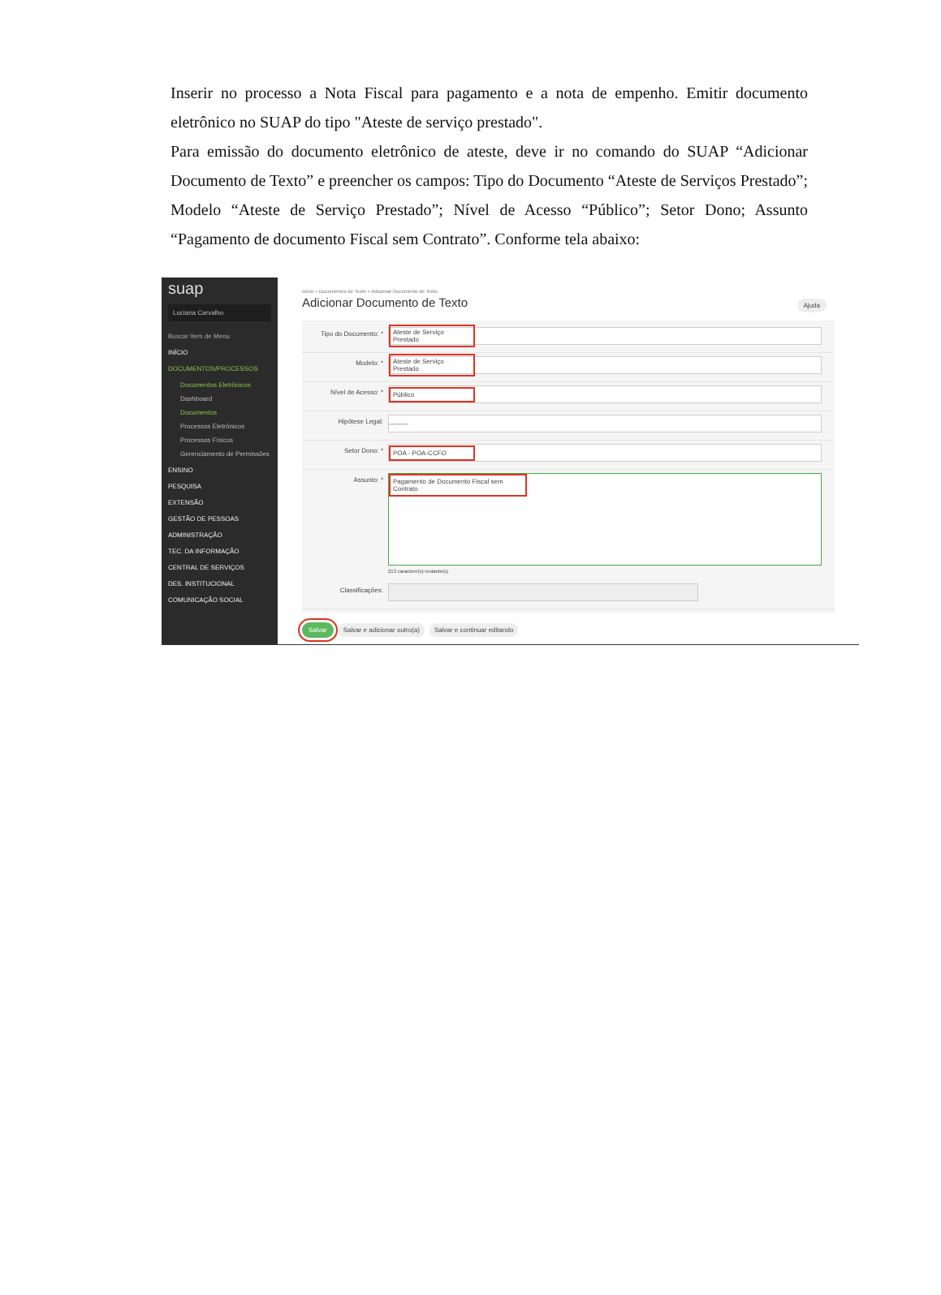Inserir no processo a Nota Fiscal para pagamento e a nota de empenho. Emitir documento eletrônico no SUAP do tipo "Ateste de serviço prestado".
Para emissão do documento eletrônico de ateste, deve ir no comando do SUAP “Adicionar Documento de Texto” e preencher os campos: Tipo do Documento “Ateste de Serviços Prestado”; Modelo “Ateste de Serviço Prestado”; Nível de Acesso “Público”; Setor Dono; Assunto “Pagamento de documento Fiscal sem Contrato”. Conforme tela abaixo:
suap
Luciana Carvalho
Buscar Item de Menu
INÍCIO
DOCUMENTOS/PROCESSOS
Documentos Eletrônicos
Dashboard
Documentos
Processos Eletrônicos
Processos Físicos
Gerenciamento de Permissões
ENSINO
PESQUISA
EXTENSÃO
GESTÃO DE PESSOAS
ADMINISTRAÇÃO
TEC. DA INFORMAÇÃO
CENTRAL DE SERVIÇOS
DES. INSTITUCIONAL
COMUNICAÇÃO SOCIAL
Início » Documentos de Texto » Adicionar Documento de Texto
Adicionar Documento de Texto
Ajuda
Tipo do Documento: *
Ateste de Serviço Prestado
Modelo: *
Ateste de Serviço Prestado
Nível de Acesso: *
Público
Hipótese Legal:
---------
Setor Dono: *
POA - POA-CCFO
Assunto: *
Pagamento de Documento Fiscal sem Contrato
213 caractere(s) restante(s)
Classificações:
Salvar Salvar e adicionar outro(a) Salvar e continuar editando